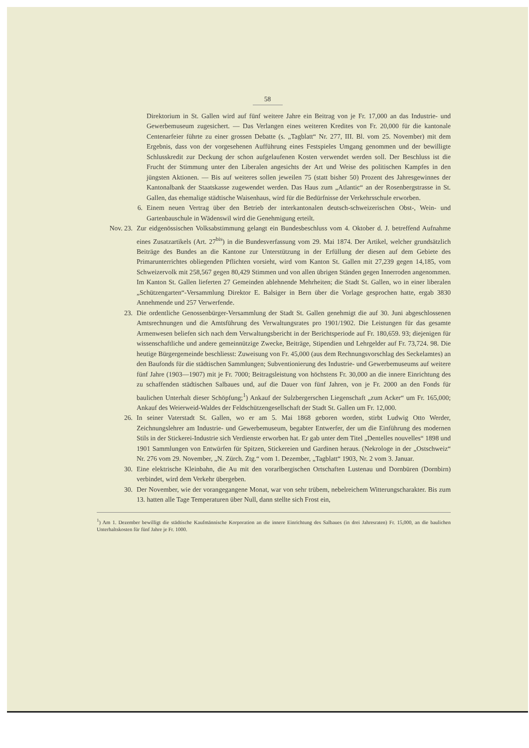58
Direktorium in St. Gallen wird auf fünf weitere Jahre ein Beitrag von je Fr. 17,000 an das Industrie- und Gewerbemuseum zugesichert. — Das Verlangen eines weiteren Kredites von Fr. 20,000 für die kantonale Centenarfeier führte zu einer grossen Debatte (s. „Tagblatt“ Nr. 277, III. Bl. vom 25. November) mit dem Ergebnis, dass von der vorgesehenen Aufführung eines Festspieles Umgang genommen und der bewilligte Schlusskredit zur Deckung der schon aufgelaufenen Kosten verwendet werden soll. Der Beschluss ist die Frucht der Stimmung unter den Liberalen angesichts der Art und Weise des politischen Kampfes in den jüngsten Aktionen. — Bis auf weiteres sollen jeweilen 75 (statt bisher 50) Prozent des Jahresgewinnes der Kantonalbank der Staatskasse zugewendet werden. Das Haus zum „Atlantic“ an der Rosenbergstrasse in St. Gallen, das ehemalige städtische Waisenhaus, wird für die Bedürfnisse der Verkehrsschule erworben.
6.
Einem neuen Vertrag über den Betrieb der interkantonalen deutsch-schweizerischen Obst-, Wein- und Gartenbauschule in Wädenswil wird die Genehmigung erteilt.
Nov. 23. Zur eidgenössischen Volksabstimmung gelangt ein Bundesbeschluss vom 4. Oktober d. J. betreffend Aufnahme eines Zusatzartikels (Art. 27<sup>bis</sup>) in die Bundesverfassung vom 29. Mai 1874. Der Artikel, welcher grundsätzlich Beiträge des Bundes an die Kantone zur Unterstützung in der Erfüllung der diesen auf dem Gebiete des Primarunterrichtes obliegenden Pflichten vorsieht, wird vom Kanton St. Gallen mit 27,239 gegen 14,185, vom Schweizervolk mit 258,567 gegen 80,429 Stimmen und von allen übrigen Ständen gegen Innerroden angenommen. Im Kanton St. Gallen lieferten 27 Gemeinden ablehnende Mehrheiten; die Stadt St. Gallen, wo in einer liberalen „Schützengarten“-Versammlung Direktor E. Balsiger in Bern über die Vorlage gesprochen hatte, ergab 3830 Annehmende und 257 Verwerfende.
23. Die ordentliche Genossenbürger-Versammlung der Stadt St. Gallen genehmigt die auf 30. Juni abgeschlossenen Amtsrechnungen und die Amtsführung des Verwaltungsrates pro 1901/1902. Die Leistungen für das gesamte Armenwesen beliefen sich nach dem Verwaltungsbericht in der Berichtsperiode auf Fr. 180,659. 93; diejenigen für wissenschaftliche und andere gemeinnützige Zwecke, Beiträge, Stipendien und Lehrgelder auf Fr. 73,724. 98. Die heutige Bürgergemeinde beschliesst: Zuweisung von Fr. 45,000 (aus dem Rechnungsvorschlag des Seckelamtes) an den Baufonds für die städtischen Sammlungen; Subventionierung des Industrie- und Gewerbemuseums auf weitere fünf Jahre (1903—1907) mit je Fr. 7000; Beitragsleistung von höchstens Fr. 30,000 an die innere Einrichtung des zu schaffenden städtischen Salbaues und, auf die Dauer von fünf Jahren, von je Fr. 2000 an den Fonds für baulichen Unterhalt dieser Schöpfung;<sup>1</sup>) Ankauf der Sulzbergerschen Liegenschaft „zum Acker“ um Fr. 165,000; Ankauf des Weierweid-Waldes der Feldschützengesellschaft der Stadt St. Gallen um Fr. 12,000.
26. In seiner Vaterstadt St. Gallen, wo er am 5. Mai 1868 geboren worden, stirbt Ludwig Otto Werder, Zeichnungslehrer am Industrie- und Gewerbemuseum, begabter Entwerfer, der um die Einführung des modernen Stils in der Stickerei-Industrie sich Verdienste erworben hat. Er gab unter dem Titel „Dentelles nouvelles“ 1898 und 1901 Sammlungen von Entwürfen für Spitzen, Stickereien und Gardinen heraus. (Nekrologe in der „Ostschweiz“ Nr. 276 vom 29. November, „N. Zürch. Ztg.“ vom 1. Dezember, „Tagblatt“ 1903, Nr. 2 vom 3. Januar.
30. Eine elektrische Kleinbahn, die Au mit den vorarlbergischen Ortschaften Lustenau und Dornbüren (Dornbirn) verbindet, wird dem Verkehr übergeben.
30. Der November, wie der vorangegangene Monat, war von sehr trübem, nebelreichem Witterungscharakter. Bis zum 13. hatten alle Tage Temperaturen über Null, dann stellte sich Frost ein,
<sup>1</sup>) Am 1. Dezember bewilligt die städtische Kaufmännische Korporation an die innere Einrichtung des Salbaues (in drei Jahresraten) Fr. 15,000, an die baulichen Unterhaltskosten für fünf Jahre je Fr. 1000.